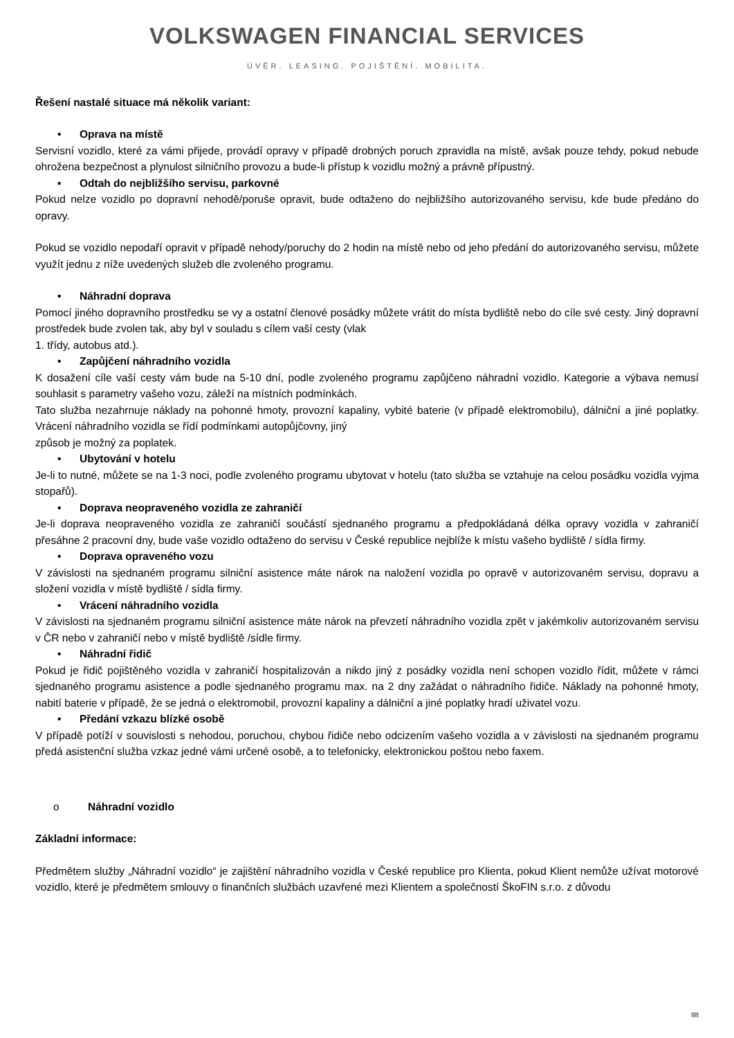VOLKSWAGEN FINANCIAL SERVICES
ÚVĚR. LEASING. POJIŠTĚNÍ. MOBILITA.
Řešení nastalé situace má několik variant:
• Oprava na místě
Servisní vozidlo, které za vámi přijede, provádí opravy v případě drobných poruch zpravidla na místě, avšak pouze tehdy, pokud nebude ohrožena bezpečnost a plynulost silničního provozu a bude-li přístup k vozidlu možný a právně přípustný.
• Odtah do nejbližšího servisu, parkovné
Pokud nelze vozidlo po dopravní nehodě/poruše opravit, bude odtaženo do nejbližšího autorizovaného servisu, kde bude předáno do opravy.
Pokud se vozidlo nepodaří opravit v případě nehody/poruchy do 2 hodin na místě nebo od jeho předání do autorizovaného servisu, můžete využít jednu z níže uvedených služeb dle zvoleného programu.
• Náhradní doprava
Pomocí jiného dopravního prostředku se vy a ostatní členové posádky můžete vrátit do místa bydliště nebo do cíle své cesty. Jiný dopravní prostředek bude zvolen tak, aby byl v souladu s cílem vaší cesty (vlak
1. třídy, autobus atd.).
• Zapůjčení náhradního vozidla
K dosažení cíle vaší cesty vám bude na 5-10 dní, podle zvoleného programu zapůjčeno náhradní vozidlo. Kategorie a výbava nemusí souhlasit s parametry vašeho vozu, záleží na místních podmínkách.
Tato služba nezahrnuje náklady na pohonné hmoty, provozní kapaliny, vybité baterie (v případě elektromobilu), dálniční a jiné poplatky. Vrácení náhradního vozidla se řídí podmínkami autopůjčovny, jiný
způsob je možný za poplatek.
• Ubytování v hotelu
Je-li to nutné, můžete se na 1-3 noci, podle zvoleného programu ubytovat v hotelu (tato služba se vztahuje na celou posádku vozidla vyjma stopařů).
• Doprava neopraveného vozidla ze zahraničí
Je-li doprava neopraveného vozidla ze zahraničí součástí sjednaného programu a předpokládaná délka opravy vozidla v zahraničí přesáhne 2 pracovní dny, bude vaše vozidlo odtaženo do servisu v České republice nejblíže k místu vašeho bydliště / sídla firmy.
• Doprava opraveného vozu
V závislosti na sjednaném programu silniční asistence máte nárok na naložení vozidla po opravě v autorizovaném servisu, dopravu a složení vozidla v místě bydliště / sídla firmy.
• Vrácení náhradního vozidla
V závislosti na sjednaném programu silniční asistence máte nárok na převzetí náhradního vozidla zpět v jakémkoliv autorizovaném servisu v ČR nebo v zahraničí nebo v místě bydliště /sídle firmy.
• Náhradní řidič
Pokud je řidič pojištěného vozidla v zahraničí hospitalizován a nikdo jiný z posádky vozidla není schopen vozidlo řídit, můžete v rámci sjednaného programu asistence a podle sjednaného programu max. na 2 dny zažádat o náhradního řidiče. Náklady na pohonné hmoty, nabití baterie v případě, že se jedná o elektromobil, provozní kapaliny a dálniční a jiné poplatky hradí uživatel vozu.
• Předání vzkazu blízké osobě
V případě potíží v souvislosti s nehodou, poruchou, chybou řidiče nebo odcizením vašeho vozidla a v závislosti na sjednaném programu předá asistenční služba vzkaz jedné vámi určené osobě, a to telefonicky, elektronickou poštou nebo faxem.
o Náhradní vozidlo
Základní informace:
Předmětem služby „Náhradní vozidlo“ je zajištění náhradního vozidla v České republice pro Klienta, pokud Klient nemůže užívat motorové vozidlo, které je předmětem smlouvy o finančních službách uzavřené mezi Klientem a společností ŠkoFIN s.r.o. z důvodu
88